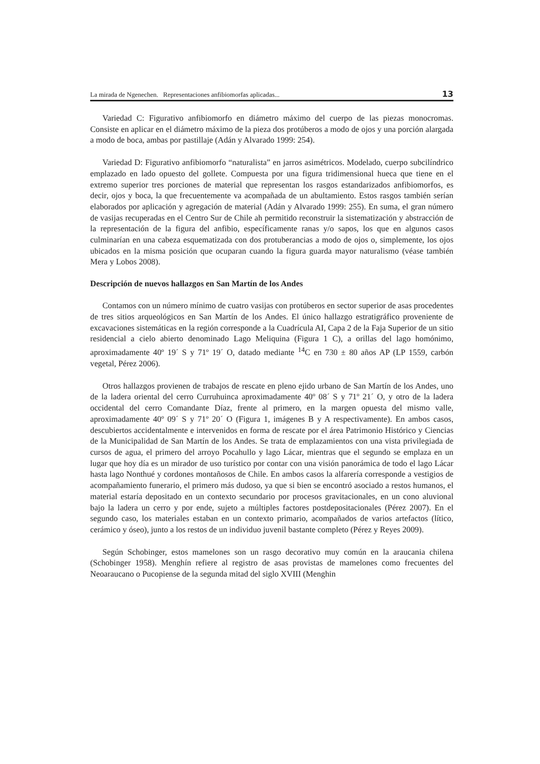La mirada de Ngenechen. Representaciones anfibiomorfas aplicadas... 13
Variedad C: Figurativo anfibiomorfo en diámetro máximo del cuerpo de las piezas monocromas. Consiste en aplicar en el diámetro máximo de la pieza dos protúberos a modo de ojos y una porción alargada a modo de boca, ambas por pastillaje (Adán y Alvarado 1999: 254).
Variedad D: Figurativo anfibiomorfo “naturalista” en jarros asimétricos. Modelado, cuerpo subcilíndrico emplazado en lado opuesto del gollete. Compuesta por una figura tridimensional hueca que tiene en el extremo superior tres porciones de material que representan los rasgos estandarizados anfibiomorfos, es decir, ojos y boca, la que frecuentemente va acompañada de un abultamiento. Estos rasgos también serían elaborados por aplicación y agregación de material (Adán y Alvarado 1999: 255). En suma, el gran número de vasijas recuperadas en el Centro Sur de Chile ah permitido reconstruir la sistematización y abstracción de la representación de la figura del anfibio, específicamente ranas y/o sapos, los que en algunos casos culminarían en una cabeza esquematizada con dos protuberancias a modo de ojos o, simplemente, los ojos ubicados en la misma posición que ocuparan cuando la figura guarda mayor naturalismo (véase también Mera y Lobos 2008).
Descripción de nuevos hallazgos en San Martín de los Andes
Contamos con un número mínimo de cuatro vasijas con protúberos en sector superior de asas procedentes de tres sitios arqueológicos en San Martín de los Andes. El único hallazgo estratigráfico proveniente de excavaciones sistemáticas en la región corresponde a la Cuadrícula AI, Capa 2 de la Faja Superior de un sitio residencial a cielo abierto denominado Lago Meliquina (Figura 1 C), a orillas del lago homónimo, aproximadamente 40º 19´ S y 71º 19´ O, datado mediante <sup>14</sup>C en 730 ± 80 años AP (LP 1559, carbón vegetal, Pérez 2006).
Otros hallazgos provienen de trabajos de rescate en pleno ejido urbano de San Martín de los Andes, uno de la ladera oriental del cerro Curruhuinca aproximadamente 40º 08´ S y 71º 21´ O, y otro de la ladera occidental del cerro Comandante Díaz, frente al primero, en la margen opuesta del mismo valle, aproximadamente 40º 09´ S y 71º 20´ O (Figura 1, imágenes B y A respectivamente). En ambos casos, descubiertos accidentalmente e intervenidos en forma de rescate por el área Patrimonio Histórico y Ciencias de la Municipalidad de San Martín de los Andes. Se trata de emplazamientos con una vista privilegiada de cursos de agua, el primero del arroyo Pocahullo y lago Lácar, mientras que el segundo se emplaza en un lugar que hoy día es un mirador de uso turístico por contar con una visión panorámica de todo el lago Lácar hasta lago Nonthué y cordones montañosos de Chile. En ambos casos la alfarería corresponde a vestigios de acompañamiento funerario, el primero más dudoso, ya que si bien se encontró asociado a restos humanos, el material estaría depositado en un contexto secundario por procesos gravitacionales, en un cono aluvional bajo la ladera un cerro y por ende, sujeto a múltiples factores postdepositacionales (Pérez 2007). En el segundo caso, los materiales estaban en un contexto primario, acompañados de varios artefactos (lítico, cerámico y óseo), junto a los restos de un individuo juvenil bastante completo (Pérez y Reyes 2009).
Según Schobinger, estos mamelones son un rasgo decorativo muy común en la araucania chilena (Schobinger 1958). Menghín refiere al registro de asas provistas de mamelones como frecuentes del Neoaraucano o Pucopiense de la segunda mitad del siglo XVIII (Menghin